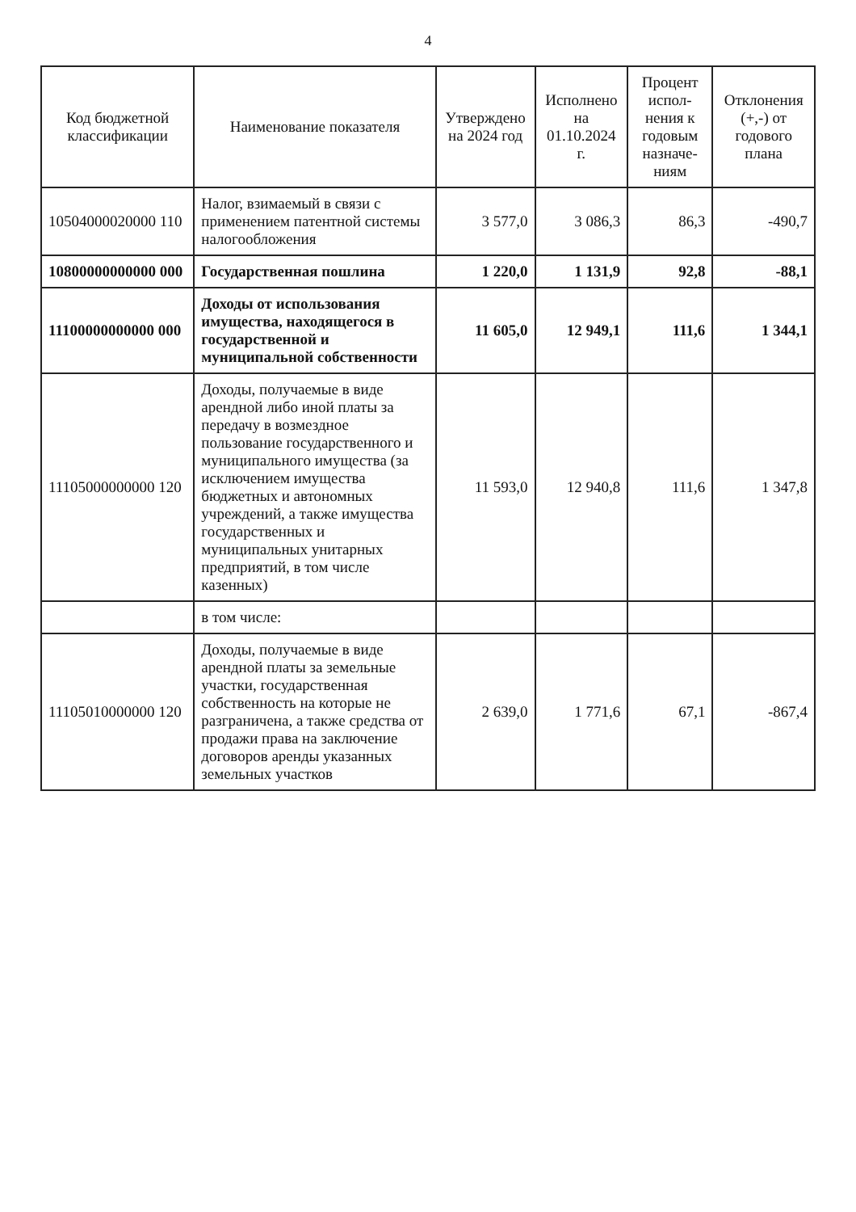4
| Код бюджетной классификации | Наименование показателя | Утверждено на 2024 год | Исполнено на 01.10.2024 г. | Процент испол-нения к годовым назначе-ниям | Отклонения (+,-) от годового плана |
| --- | --- | --- | --- | --- | --- |
| 10504000020000 110 | Налог, взимаемый в связи с применением патентной системы налогообложения | 3 577,0 | 3 086,3 | 86,3 | -490,7 |
| 10800000000000 000 | Государственная пошлина | 1 220,0 | 1 131,9 | 92,8 | -88,1 |
| 11100000000000 000 | Доходы от использования имущества, находящегося в государственной и муниципальной собственности | 11 605,0 | 12 949,1 | 111,6 | 1 344,1 |
| 11105000000000 120 | Доходы, получаемые в виде арендной либо иной платы за передачу в возмездное пользование государственного и муниципального имущества (за исключением имущества бюджетных и автономных учреждений, а также имущества государственных и муниципальных унитарных предприятий, в том числе казенных) | 11 593,0 | 12 940,8 | 111,6 | 1 347,8 |
| | в том числе: | | | | |
| 11105010000000 120 | Доходы, получаемые в виде арендной платы за земельные участки, государственная собственность на которые не разграничена, а также средства от продажи права на заключение договоров аренды указанных земельных участков | 2 639,0 | 1 771,6 | 67,1 | -867,4 |